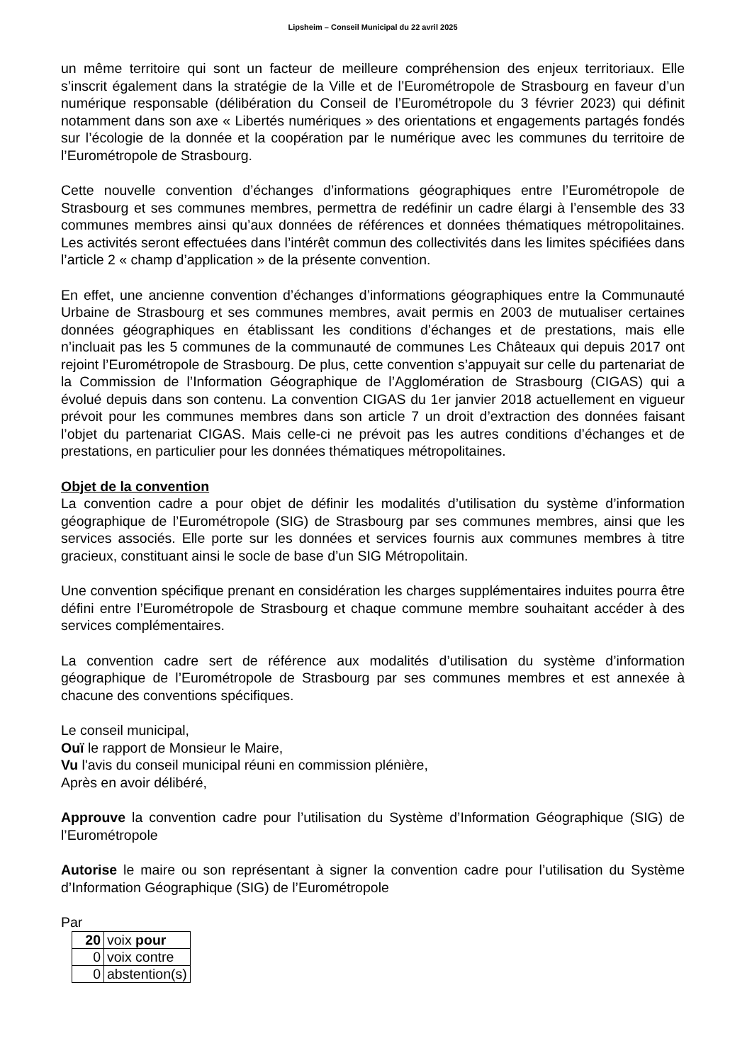Lipsheim – Conseil Municipal du 22 avril 2025
un même territoire qui sont un facteur de meilleure compréhension des enjeux territoriaux. Elle s’inscrit également dans la stratégie de la Ville et de l’Eurométropole de Strasbourg en faveur d’un numérique responsable (délibération du Conseil de l’Eurométropole du 3 février 2023) qui définit notamment dans son axe « Libertés numériques » des orientations et engagements partagés fondés sur l’écologie de la donnée et la coopération par le numérique avec les communes du territoire de l’Eurométropole de Strasbourg.
Cette nouvelle convention d’échanges d’informations géographiques entre l’Eurométropole de Strasbourg et ses communes membres, permettra de redéfinir un cadre élargi à l’ensemble des 33 communes membres ainsi qu’aux données de références et données thématiques métropolitaines. Les activités seront effectuées dans l’intérêt commun des collectivités dans les limites spécifiées dans l’article 2 « champ d’application » de la présente convention.
En effet, une ancienne convention d’échanges d’informations géographiques entre la Communauté Urbaine de Strasbourg et ses communes membres, avait permis en 2003 de mutualiser certaines données géographiques en établissant les conditions d’échanges et de prestations, mais elle n’incluait pas les 5 communes de la communauté de communes Les Châteaux qui depuis 2017 ont rejoint l’Eurométropole de Strasbourg. De plus, cette convention s’appuyait sur celle du partenariat de la Commission de l’Information Géographique de l’Agglomération de Strasbourg (CIGAS) qui a évolué depuis dans son contenu. La convention CIGAS du 1er janvier 2018 actuellement en vigueur prévoit pour les communes membres dans son article 7 un droit d’extraction des données faisant l’objet du partenariat CIGAS. Mais celle-ci ne prévoit pas les autres conditions d’échanges et de prestations, en particulier pour les données thématiques métropolitaines.
Objet de la convention
La convention cadre a pour objet de définir les modalités d’utilisation du système d’information géographique de l’Eurométropole (SIG) de Strasbourg par ses communes membres, ainsi que les services associés. Elle porte sur les données et services fournis aux communes membres à titre gracieux, constituant ainsi le socle de base d’un SIG Métropolitain.
Une convention spécifique prenant en considération les charges supplémentaires induites pourra être défini entre l’Eurométropole de Strasbourg et chaque commune membre souhaitant accéder à des services complémentaires.
La convention cadre sert de référence aux modalités d’utilisation du système d’information géographique de l’Eurométropole de Strasbourg par ses communes membres et est annexée à chacune des conventions spécifiques.
Le conseil municipal,
Ouï le rapport de Monsieur le Maire,
Vu l'avis du conseil municipal réuni en commission plénière,
Après en avoir délibéré,
Approuve la convention cadre pour l’utilisation du Système d’Information Géographique (SIG) de l’Eurométropole
Autorise le maire ou son représentant à signer la convention cadre pour l’utilisation du Système d’Information Géographique (SIG) de l’Eurométropole
Par
| 20 | voix pour |
| 0 | voix contre |
| 0 | abstention(s) |